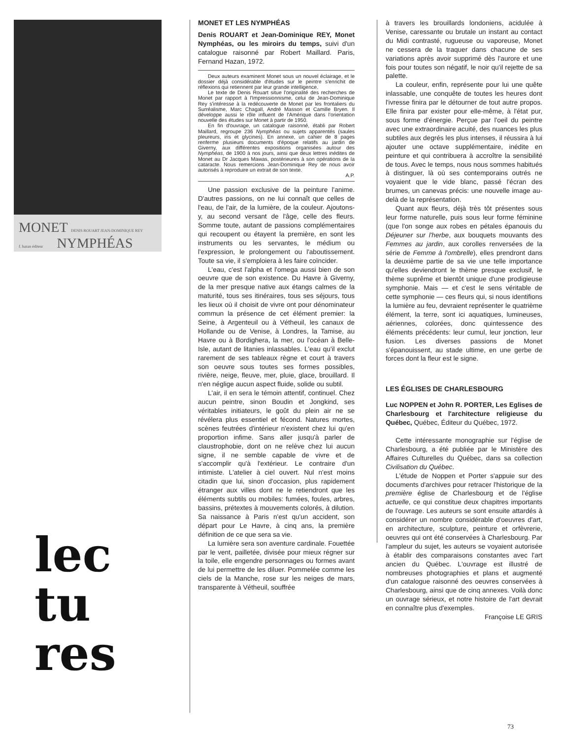MONET DENIS ROUART JEAN-DOMINIQUE REY
f. hazan éditeur NYMPHÉAS
lec
tu
res
MONET ET LES NYMPHÉAS
Denis ROUART et Jean-Dominique REY, Monet Nymphéas, ou les miroirs du temps, suivi d'un catalogue raisonné par Robert Maillard. Paris, Fernand Hazan, 1972.
Deux auteurs examinent Monet sous un nouvel éclairage, et le dossier déjà considérable d'études sur le peintre s'enrichit de réflexions qui retiennent par leur grande intelligence.
Le texte de Denis Rouart situe l'originalité des recherches de Monet par rapport à l'Impressionnisme, celui de Jean-Dominique Rey s'intéresse à la redécouverte de Monet par les frontaliers du Surréalisme, Marc Chagall, André Masson et Camille Bryen. Il développe aussi le rôle influent de l'Amérique dans l'orientation nouvelle des études sur Monet à partir de 1950.
En fin d'ouvrage, un catalogue raisonné, établi par Robert Maillard, regroupe 236 Nymphéas ou sujets apparentés (saules pleureurs, iris et glycines). En annexe, un cahier de 8 pages renferme plusieurs documents d'époque relatifs au jardin de Giverny, aux différentes expositions organisées autour des Nymphéas, de 1900 à nos jours, ainsi que deux lettres inédites de Monet au Dr Jacques Mawas, postérieures à son opérations de la cataracte. Nous remercions Jean-Dominique Rey de nous avoir autorisés à reproduire un extrait de son texte.
A.P.
Une passion exclusive de la peinture l'anime. D'autres passions, on ne lui connaît que celles de l'eau, de l'air, de la lumière, de la couleur. Ajoutons-y, au second versant de l'âge, celle des fleurs. Somme toute, autant de passions complémentaires qui recoupent ou étayent la première, en sont les instruments ou les servantes, le médium ou l'expression, le prolongement ou l'aboutissement. Toute sa vie, il s'emploiera à les faire coïncider.
L'eau, c'est l'alpha et l'omega aussi bien de son oeuvre que de son existence. Du Havre à Giverny, de la mer presque native aux étangs calmes de la maturité, tous ses itinéraires, tous ses séjours, tous les lieux où il choisit de vivre ont pour dénominateur commun la présence de cet élément premier: la Seine, à Argenteuil ou à Vétheuil, les canaux de Hollande ou de Venise, à Londres, la Tamise, au Havre ou à Bordighera, la mer, ou l'océan à Belle-Isle, autant de litanies inlassables. L'eau qu'il exclut rarement de ses tableaux règne et court à travers son oeuvre sous toutes ses formes possibles, rivière, neige, fleuve, mer, pluie, glace, brouillard. Il n'en néglige aucun aspect fluide, solide ou subtil.
L'air, il en sera le témoin attentif, continuel. Chez aucun peintre, sinon Boudin et Jongkind, ses véritables initiateurs, le goût du plein air ne se révélera plus essentiel et fécond. Natures mortes, scènes feutrées d'intérieur n'existent chez lui qu'en proportion infime. Sans aller jusqu'à parler de claustrophobie, dont on ne relève chez lui aucun signe, il ne semble capable de vivre et de s'accomplir qu'à l'extérieur. Le contraire d'un intimiste. L'atelier à ciel ouvert. Nul n'est moins citadin que lui, sinon d'occasion, plus rapidement étranger aux villes dont ne le retiendront que les éléments subtils ou mobiles: fumées, foules, arbres, bassins, prétextes à mouvements colorés, à dilution. Sa naissance à Paris n'est qu'un accident, son départ pour Le Havre, à cinq ans, la première définition de ce que sera sa vie.
La lumière sera son aventure cardinale. Fouettée par le vent, pailletée, divisée pour mieux régner sur la toile, elle engendre personnages ou formes avant de lui permettre de les diluer. Pommelée comme les ciels de la Manche, rose sur les neiges de mars, transparente à Vétheuil, souffrée
à travers les brouillards londoniens, acidulée à Venise, caressante ou brutale un instant au contact du Midi contrasté, rugueuse ou vaporeuse, Monet ne cessera de la traquer dans chacune de ses variations après avoir supprimé dès l'aurore et une fois pour toutes son négatif, le noir qu'il rejette de sa palette.
La couleur, enfin, représente pour lui une quête inlassable, une conquête de toutes les heures dont l'ivresse finira par le détourner de tout autre propos. Elle finira par exister pour elle-même, à l'état pur, sous forme d'énergie. Perçue par l'oeil du peintre avec une extraordinaire acuité, des nuances les plus subtiles aux degrés les plus intenses, il réussira à lui ajouter une octave supplémentaire, inédite en peinture et qui contribuera à accroître la sensibilité de tous. Avec le temps, nous nous sommes habitués à distinguer, là où ses contemporains outrés ne voyaient que le vide blanc, passé l'écran des brumes, un canevas précis: une nouvelle image au-delà de la représentation.
Quant aux fleurs, déjà très tôt présentes sous leur forme naturelle, puis sous leur forme féminine (que l'on songe aux robes en pétales épanouis du Déjeuner sur l'herbe, aux bouquets mouvants des Femmes au jardin, aux corolles renversées de la série de Femme à l'ombrelle), elles prendront dans la deuxième partie de sa vie une telle importance qu'elles deviendront le thème presque exclusif, le thème suprême et bientôt unique d'une prodigieuse symphonie. Mais — et c'est le sens véritable de cette symphonie — ces fleurs qui, si nous identifions la lumière au feu, devraient représenter le quatrième élément, la terre, sont ici aquatiques, lumineuses, aériennes, colorées, donc quintessence des éléments précédents: leur cumul, leur jonction, leur fusion. Les diverses passions de Monet s'épanouissent, au stade ultime, en une gerbe de forces dont la fleur est le signe.
LES ÉGLISES DE CHARLESBOURG
Luc NOPPEN et John R. PORTER, Les Eglises de Charlesbourg et l'architecture religieuse du Québec, Québec, Éditeur du Québec, 1972.
Cette intéressante monographie sur l'église de Charlesbourg, a été publiée par le Ministère des Affaires Culturelles du Québec, dans sa collection Civilisation du Québec.
L'étude de Noppen et Porter s'appuie sur des documents d'archives pour retracer l'historique de la première église de Charlesbourg et de l'église actuelle, ce qui constitue deux chapitres importants de l'ouvrage. Les auteurs se sont ensuite attardés à considérer un nombre considérable d'oeuvres d'art, en architecture, sculpture, peinture et orfèvrerie, oeuvres qui ont été conservées à Charlesbourg. Par l'ampleur du sujet, les auteurs se voyaient autorisée à établir des comparaisons constantes avec l'art ancien du Québec. L'ouvrage est illustré de nombreuses photographies et plans et augmenté d'un catalogue raisonné des oeuvres conservées à Charlesbourg, ainsi que de cinq annexes. Voilà donc un ouvrage sérieux, et notre histoire de l'art devrait en connaître plus d'exemples.
Françoise LE GRIS
73